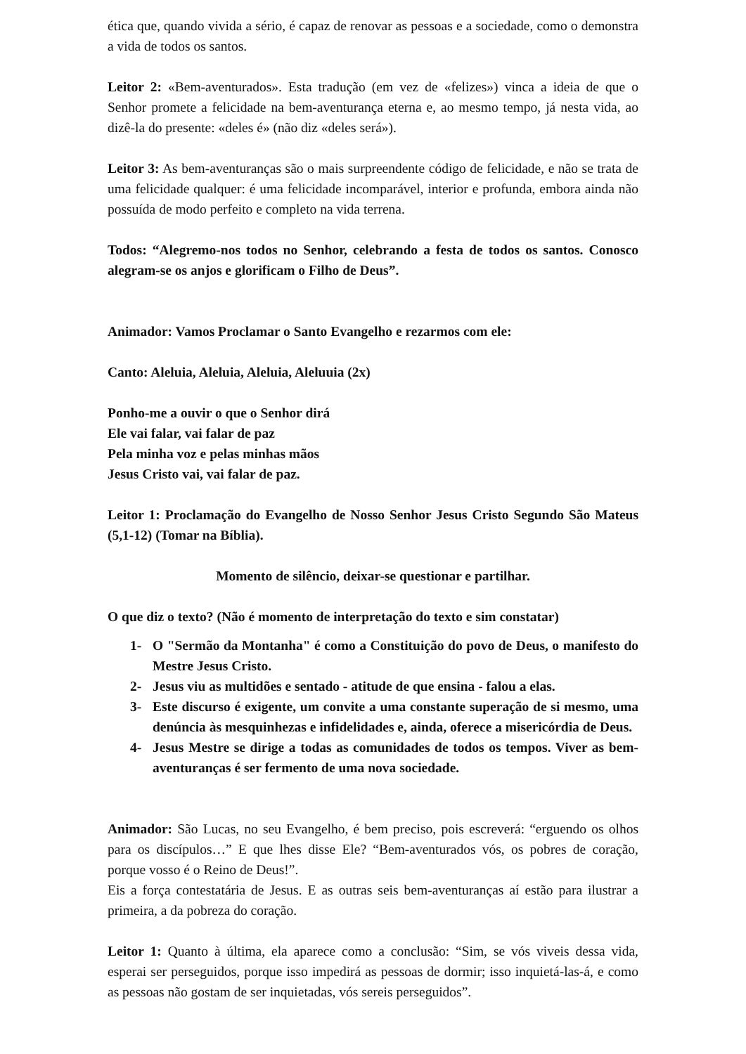ética que, quando vivida a sério, é capaz de renovar as pessoas e a sociedade, como o demonstra a vida de todos os santos.
Leitor 2: «Bem-aventurados». Esta tradução (em vez de «felizes») vinca a ideia de que o Senhor promete a felicidade na bem-aventurança eterna e, ao mesmo tempo, já nesta vida, ao dizê-la do presente: «deles é» (não diz «deles será»).
Leitor 3: As bem-aventuranças são o mais surpreendente código de felicidade, e não se trata de uma felicidade qualquer: é uma felicidade incomparável, interior e profunda, embora ainda não possuída de modo perfeito e completo na vida terrena.
Todos: “Alegremo-nos todos no Senhor, celebrando a festa de todos os santos. Conosco alegram-se os anjos e glorificam o Filho de Deus”.
Animador: Vamos Proclamar o Santo Evangelho e rezarmos com ele:
Canto: Aleluia, Aleluia, Aleluia, Aleluuia (2x)
Ponho-me a ouvir o que o Senhor dirá
Ele vai falar, vai falar de paz
Pela minha voz e pelas minhas mãos
Jesus Cristo vai, vai falar de paz.
Leitor 1: Proclamação do Evangelho de Nosso Senhor Jesus Cristo Segundo São Mateus (5,1-12) (Tomar na Bíblia).
Momento de silêncio, deixar-se questionar e partilhar.
O que diz o texto? (Não é momento de interpretação do texto e sim constatar)
1- O "Sermão da Montanha" é como a Constituição do povo de Deus, o manifesto do Mestre Jesus Cristo.
2- Jesus viu as multidões e sentado - atitude de que ensina - falou a elas.
3- Este discurso é exigente, um convite a uma constante superação de si mesmo, uma denúncia às mesquinhezas e infidelidades e, ainda, oferece a misericórdia de Deus.
4- Jesus Mestre se dirige a todas as comunidades de todos os tempos. Viver as bem-aventuranças é ser fermento de uma nova sociedade.
Animador: São Lucas, no seu Evangelho, é bem preciso, pois escreverá: “erguendo os olhos para os discípulos…” E que lhes disse Ele? “Bem-aventurados vós, os pobres de coração, porque vosso é o Reino de Deus!”.
Eis a força contestatária de Jesus. E as outras seis bem-aventuranças aí estão para ilustrar a primeira, a da pobreza do coração.
Leitor 1: Quanto à última, ela aparece como a conclusão: “Sim, se vós viveis dessa vida, esperai ser perseguidos, porque isso impedirá as pessoas de dormir; isso inquietá-las-á, e como as pessoas não gostam de ser inquietadas, vós sereis perseguidos”.